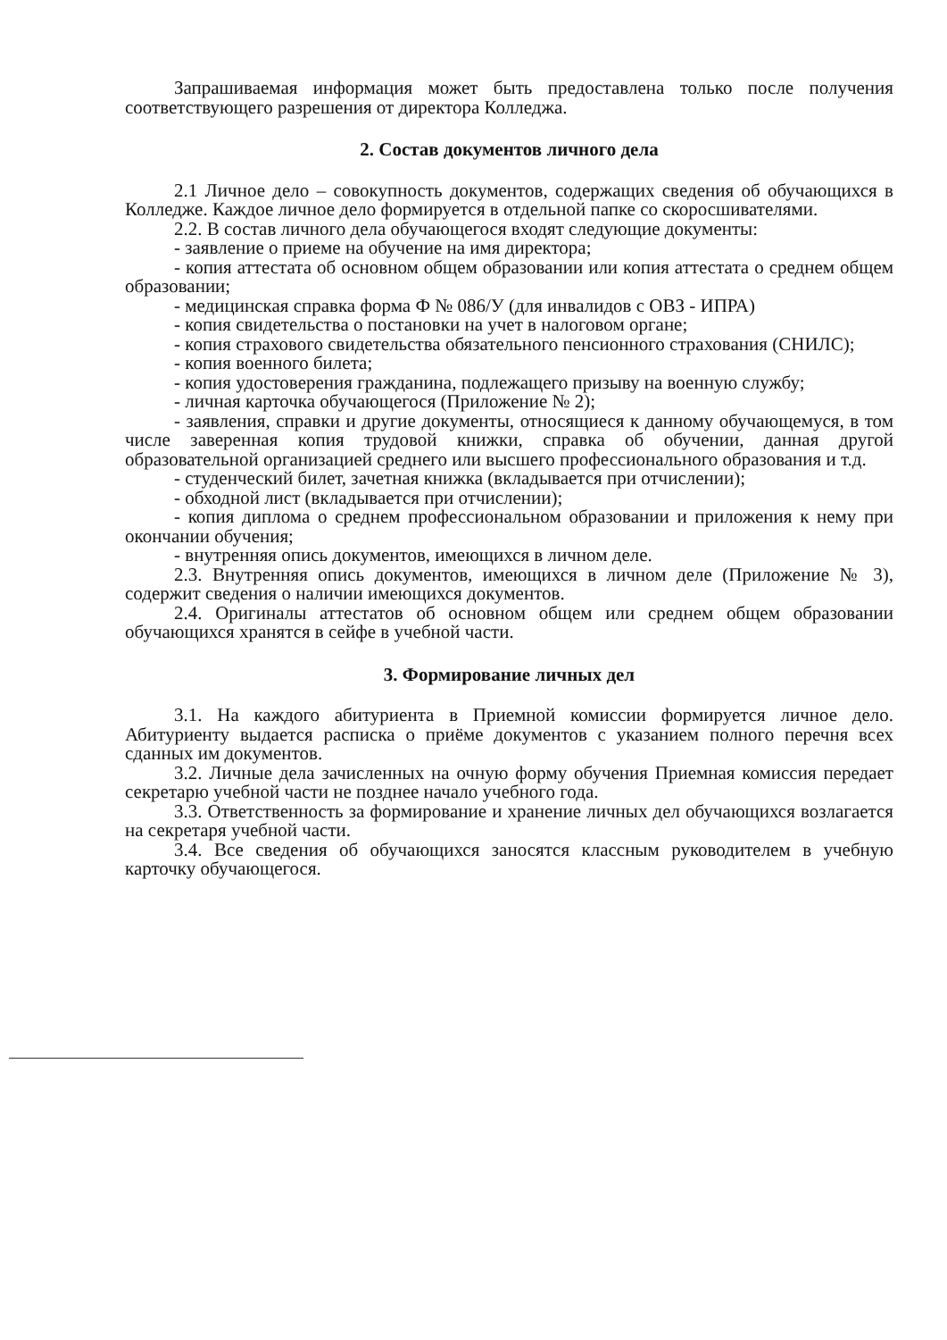Запрашиваемая информация может быть предоставлена только после получения соответствующего разрешения от директора Колледжа.
2. Состав документов личного дела
2.1 Личное дело – совокупность документов, содержащих сведения об обучающихся в Колледже. Каждое личное дело формируется в отдельной папке со скоросшивателями.
2.2. В состав личного дела обучающегося входят следующие документы:
- заявление о приеме на обучение на имя директора;
- копия аттестата об основном общем образовании или копия аттестата о среднем общем образовании;
- медицинская справка форма Ф № 086/У (для инвалидов с ОВЗ - ИПРА)
- копия свидетельства о постановки на учет в налоговом органе;
- копия страхового свидетельства обязательного пенсионного страхования (СНИЛС);
- копия военного билета;
- копия удостоверения гражданина, подлежащего призыву на военную службу;
- личная карточка обучающегося (Приложение № 2);
- заявления, справки и другие документы, относящиеся к данному обучающемуся, в том числе заверенная копия трудовой книжки, справка об обучении, данная другой образовательной организацией среднего или высшего профессионального образования и т.д.
- студенческий билет, зачетная книжка (вкладывается при отчислении);
- обходной лист (вкладывается при отчислении);
- копия диплома о среднем профессиональном образовании и приложения к нему при окончании обучения;
- внутренняя опись документов, имеющихся в личном деле.
2.3. Внутренняя опись документов, имеющихся в личном деле (Приложение № 3), содержит сведения о наличии имеющихся документов.
2.4. Оригиналы аттестатов об основном общем или среднем общем образовании обучающихся хранятся в сейфе в учебной части.
3. Формирование личных дел
3.1. На каждого абитуриента в Приемной комиссии формируется личное дело. Абитуриенту выдается расписка о приёме документов с указанием полного перечня всех сданных им документов.
3.2. Личные дела зачисленных на очную форму обучения Приемная комиссия передает секретарю учебной части не позднее начало учебного года.
3.3. Ответственность за формирование и хранение личных дел обучающихся возлагается на секретаря учебной части.
3.4. Все сведения об обучающихся заносятся классным руководителем в учебную карточку обучающегося.